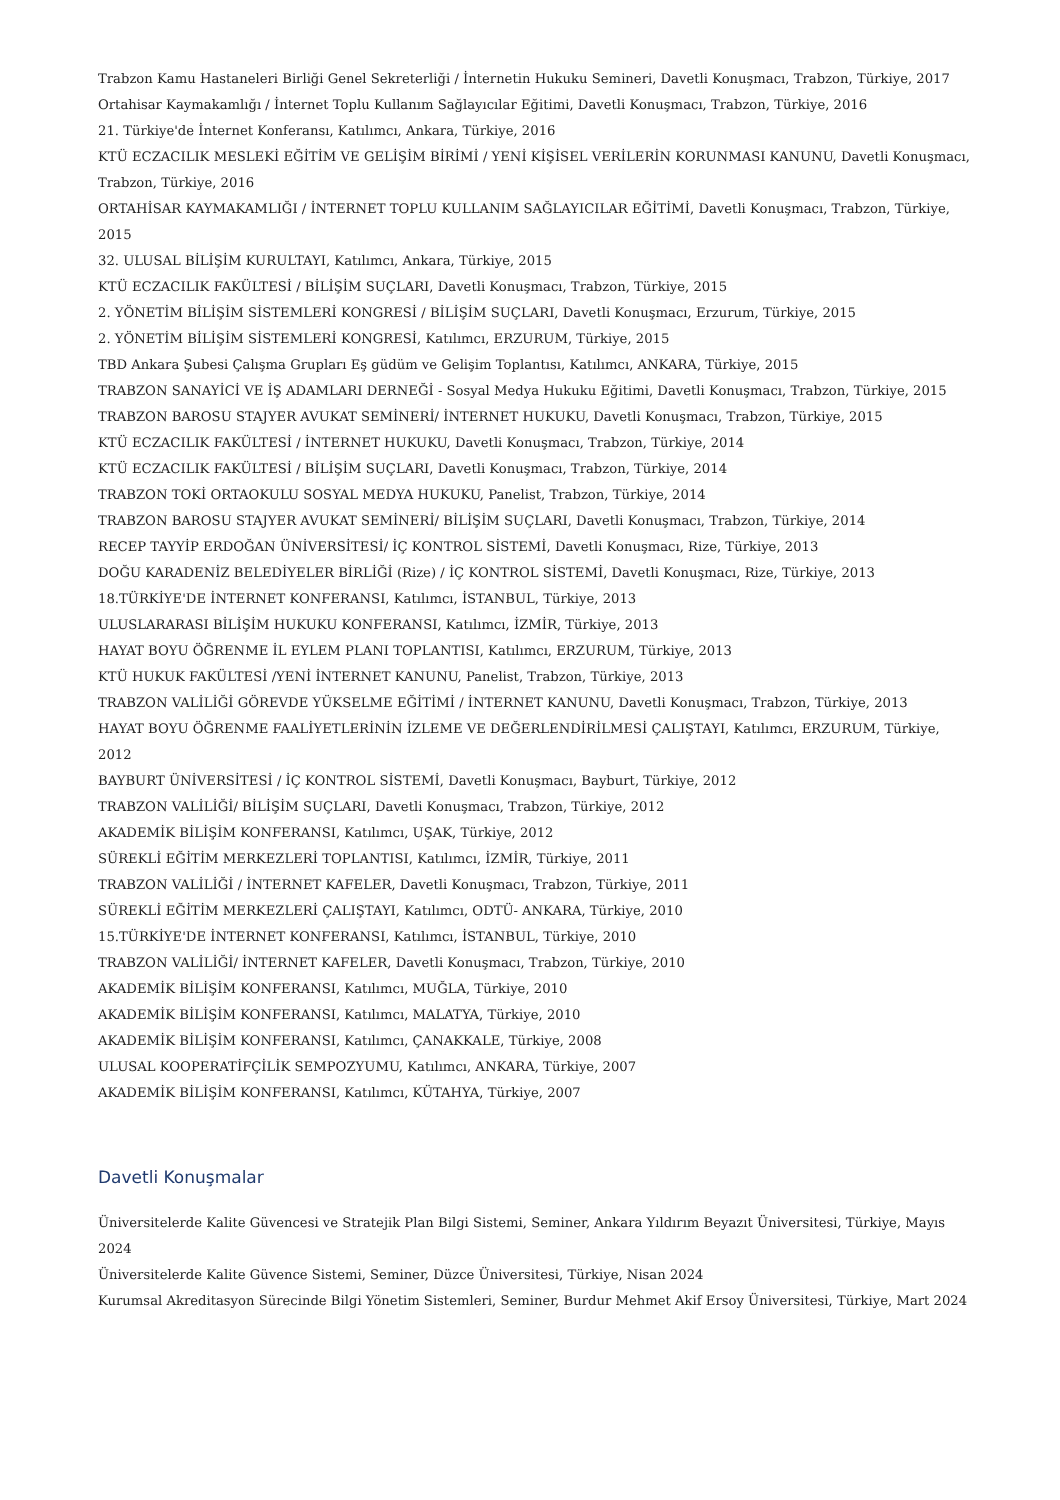Trabzon Kamu Hastaneleri Birliği Genel Sekreterliği / İnternetin Hukuku Semineri, Davetli Konuşmacı, Trabzon, Türkiye, 2017
Ortahisar Kaymakamlığı / İnternet Toplu Kullanım Sağlayıcılar Eğitimi, Davetli Konuşmacı, Trabzon, Türkiye, 2016
21. Türkiye'de İnternet Konferansı, Katılımcı, Ankara, Türkiye, 2016
KTÜ ECZACILIK MESLEKİ EĞİTİM VE GELİŞİM BİRİMİ / YENİ KİŞİSEL VERİLERİN KORUNMASI KANUNU, Davetli Konuşmacı, Trabzon, Türkiye, 2016
ORTAHİSAR KAYMAKAMLIĞI / İNTERNET TOPLU KULLANIM SAĞLAYICILAR EĞİTİMİ, Davetli Konuşmacı, Trabzon, Türkiye, 2015
32. ULUSAL BİLİŞİM KURULTAYI, Katılımcı, Ankara, Türkiye, 2015
KTÜ ECZACILIK FAKÜLTESİ / BİLİŞİM SUÇLARI, Davetli Konuşmacı, Trabzon, Türkiye, 2015
2. YÖNETİM BİLİŞİM SİSTEMLERİ KONGRESİ / BİLİŞİM SUÇLARI, Davetli Konuşmacı, Erzurum, Türkiye, 2015
2. YÖNETİM BİLİŞİM SİSTEMLERİ KONGRESİ, Katılımcı, ERZURUM, Türkiye, 2015
TBD Ankara Şubesi Çalışma Grupları Eş güdüm ve Gelişim Toplantısı, Katılımcı, ANKARA, Türkiye, 2015
TRABZON SANAYİCİ VE İŞ ADAMLARI DERNEĞİ - Sosyal Medya Hukuku Eğitimi, Davetli Konuşmacı, Trabzon, Türkiye, 2015
TRABZON BAROSU STAJYER AVUKAT SEMİNERİ/ İNTERNET HUKUKU, Davetli Konuşmacı, Trabzon, Türkiye, 2015
KTÜ ECZACILIK FAKÜLTESİ / İNTERNET HUKUKU, Davetli Konuşmacı, Trabzon, Türkiye, 2014
KTÜ ECZACILIK FAKÜLTESİ / BİLİŞİM SUÇLARI, Davetli Konuşmacı, Trabzon, Türkiye, 2014
TRABZON TOKİ ORTAOKULU SOSYAL MEDYA HUKUKU, Panelist, Trabzon, Türkiye, 2014
TRABZON BAROSU STAJYER AVUKAT SEMİNERİ/ BİLİŞİM SUÇLARI, Davetli Konuşmacı, Trabzon, Türkiye, 2014
RECEP TAYYİP ERDOĞAN ÜNİVERSİTESİ/ İÇ KONTROL SİSTEMİ, Davetli Konuşmacı, Rize, Türkiye, 2013
DOĞU KARADENİZ BELEDİYELER BİRLİĞİ (Rize) / İÇ KONTROL SİSTEMİ, Davetli Konuşmacı, Rize, Türkiye, 2013
18.TÜRKİYE'DE İNTERNET KONFERANSI, Katılımcı, İSTANBUL, Türkiye, 2013
ULUSLARARASI BİLİŞİM HUKUKU KONFERANSI, Katılımcı, İZMİR, Türkiye, 2013
HAYAT BOYU ÖĞRENME İL EYLEM PLANI TOPLANTISI, Katılımcı, ERZURUM, Türkiye, 2013
KTÜ HUKUK FAKÜLTESİ /YENİ İNTERNET KANUNU, Panelist, Trabzon, Türkiye, 2013
TRABZON VALİLİĞİ GÖREVDE YÜKSELME EĞİTİMİ / İNTERNET KANUNU, Davetli Konuşmacı, Trabzon, Türkiye, 2013
HAYAT BOYU ÖĞRENME FAALİYETLERİNİN İZLEME VE DEĞERLENDİRİLMESİ ÇALIŞTAYI, Katılımcı, ERZURUM, Türkiye, 2012
BAYBURT ÜNİVERSİTESİ / İÇ KONTROL SİSTEMİ, Davetli Konuşmacı, Bayburt, Türkiye, 2012
TRABZON VALİLİĞİ/ BİLİŞİM SUÇLARI, Davetli Konuşmacı, Trabzon, Türkiye, 2012
AKADEMİK BİLİŞİM KONFERANSI, Katılımcı, UŞAK, Türkiye, 2012
SÜREKLİ EĞİTİM MERKEZLERİ TOPLANTISI, Katılımcı, İZMİR, Türkiye, 2011
TRABZON VALİLİĞİ / İNTERNET KAFELER, Davetli Konuşmacı, Trabzon, Türkiye, 2011
SÜREKLİ EĞİTİM MERKEZLERİ ÇALIŞTAYI, Katılımcı, ODTÜ- ANKARA, Türkiye, 2010
15.TÜRKİYE'DE İNTERNET KONFERANSI, Katılımcı, İSTANBUL, Türkiye, 2010
TRABZON VALİLİĞİ/ İNTERNET KAFELER, Davetli Konuşmacı, Trabzon, Türkiye, 2010
AKADEMİK BİLİŞİM KONFERANSI, Katılımcı, MUĞLA, Türkiye, 2010
AKADEMİK BİLİŞİM KONFERANSI, Katılımcı, MALATYA, Türkiye, 2010
AKADEMİK BİLİŞİM KONFERANSI, Katılımcı, ÇANAKKALE, Türkiye, 2008
ULUSAL KOOPERATİFÇİLİK SEMPOZYUMU, Katılımcı, ANKARA, Türkiye, 2007
AKADEMİK BİLİŞİM KONFERANSI, Katılımcı, KÜTAHYA, Türkiye, 2007
Davetli Konuşmalar
Üniversitelerde Kalite Güvencesi ve Stratejik Plan Bilgi Sistemi, Seminer, Ankara Yıldırım Beyazıt Üniversitesi, Türkiye, Mayıs 2024
Üniversitelerde Kalite Güvence Sistemi, Seminer, Düzce Üniversitesi, Türkiye, Nisan 2024
Kurumsal Akreditasyon Sürecinde Bilgi Yönetim Sistemleri, Seminer, Burdur Mehmet Akif Ersoy Üniversitesi, Türkiye, Mart 2024